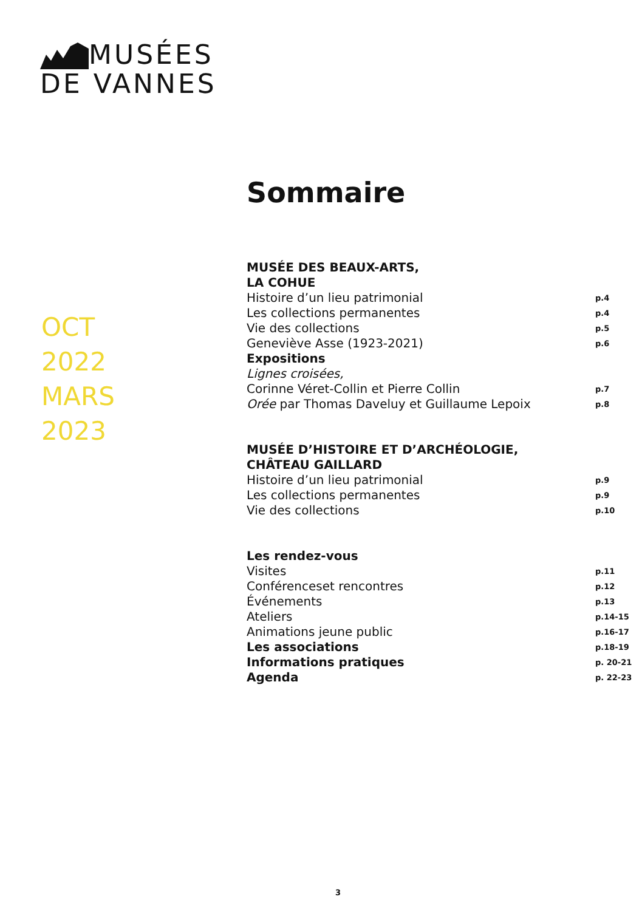MUSÉES
DE VANNES
OCT
2022
MARS
2023
Sommaire
MUSÉE DES BEAUX-ARTS,
LA COHUE
Histoire d’un lieu patrimonial p.4
Les collections permanentes p.4
Vie des collections p.5
Geneviève Asse (1923-2021) p.6
Expositions
Lignes croisées,
Corinne Véret-Collin et Pierre Collin p.7
Orée par Thomas Daveluy et Guillaume Lepoix p.8
MUSÉE D’HISTOIRE ET D’ARCHÉOLOGIE,
CHÂTEAU GAILLARD
Histoire d’un lieu patrimonial p.9
Les collections permanentes p.9
Vie des collections p.10
Les rendez-vous
Visites p.11
Conférenceset rencontres p.12
Événements p.13
Ateliers p.14-15
Animations jeune public p.16-17
Les associations p.18-19
Informations pratiques p. 20-21
Agenda p. 22-23
3